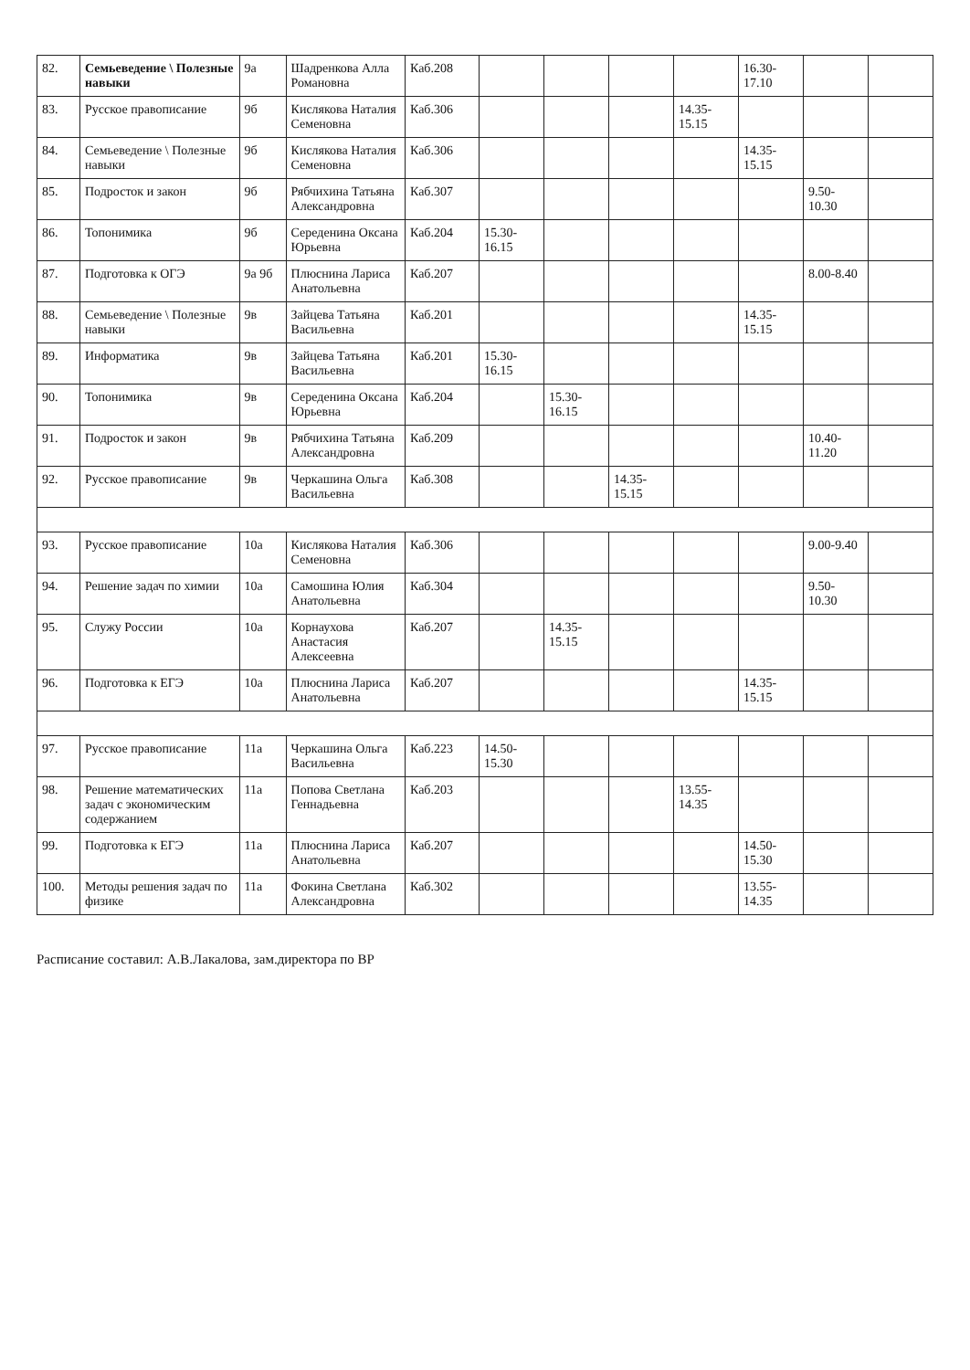| 82. | Семьеведение \ Полезные навыки | 9а | Шадренкова Алла Романовна | Каб.208 | | | | | 16.30-17.10 | | |
| 83. | Русское правописание | 9б | Кислякова Наталия Семеновна | Каб.306 | | | | 14.35-15.15 | | | |
| 84. | Семьеведение \ Полезные навыки | 9б | Кислякова Наталия Семеновна | Каб.306 | | | | | 14.35-15.15 | | |
| 85. | Подросток и закон | 9б | Рябчихина Татьяна Александровна | Каб.307 | | | | | | 9.50-10.30 | |
| 86. | Топонимика | 9б | Середенина Оксана Юрьевна | Каб.204 | 15.30-16.15 | | | | | | |
| 87. | Подготовка к ОГЭ | 9а 9б | Плюснина Лариса Анатольевна | Каб.207 | | | | | | 8.00-8.40 | |
| 88. | Семьеведение \ Полезные навыки | 9в | Зайцева Татьяна Васильевна | Каб.201 | | | | | 14.35-15.15 | | |
| 89. | Информатика | 9в | Зайцева Татьяна Васильевна | Каб.201 | 15.30-16.15 | | | | | | |
| 90. | Топонимика | 9в | Середенина Оксана Юрьевна | Каб.204 | | 15.30-16.15 | | | | | |
| 91. | Подросток и закон | 9в | Рябчихина Татьяна Александровна | Каб.209 | | | | | | 10.40-11.20 | |
| 92. | Русское правописание | 9в | Черкашина Ольга Васильевна | Каб.308 | | | 14.35-15.15 | | | | |
| 93. | Русское правописание | 10а | Кислякова Наталия Семеновна | Каб.306 | | | | | | 9.00-9.40 | |
| 94. | Решение задач по химии | 10а | Самошина Юлия Анатольевна | Каб.304 | | | | | | 9.50-10.30 | |
| 95. | Служу России | 10а | Корнаухова Анастасия Алексеевна | Каб.207 | | 14.35-15.15 | | | | | |
| 96. | Подготовка к ЕГЭ | 10а | Плюснина Лариса Анатольевна | Каб.207 | | | | | 14.35-15.15 | | |
| 97. | Русское правописание | 11а | Черкашина Ольга Васильевна | Каб.223 | 14.50-15.30 | | | | | | |
| 98. | Решение математических задач с экономическим содержанием | 11а | Попова Светлана Геннадьевна | Каб.203 | | | | 13.55-14.35 | | | |
| 99. | Подготовка к ЕГЭ | 11а | Плюснина Лариса Анатольевна | Каб.207 | | | | | 14.50-15.30 | | |
| 100. | Методы решения задач по физике | 11а | Фокина Светлана Александровна | Каб.302 | | | | | 13.55-14.35 | | |
Расписание составил: А.В.Лакалова, зам.директора по ВР